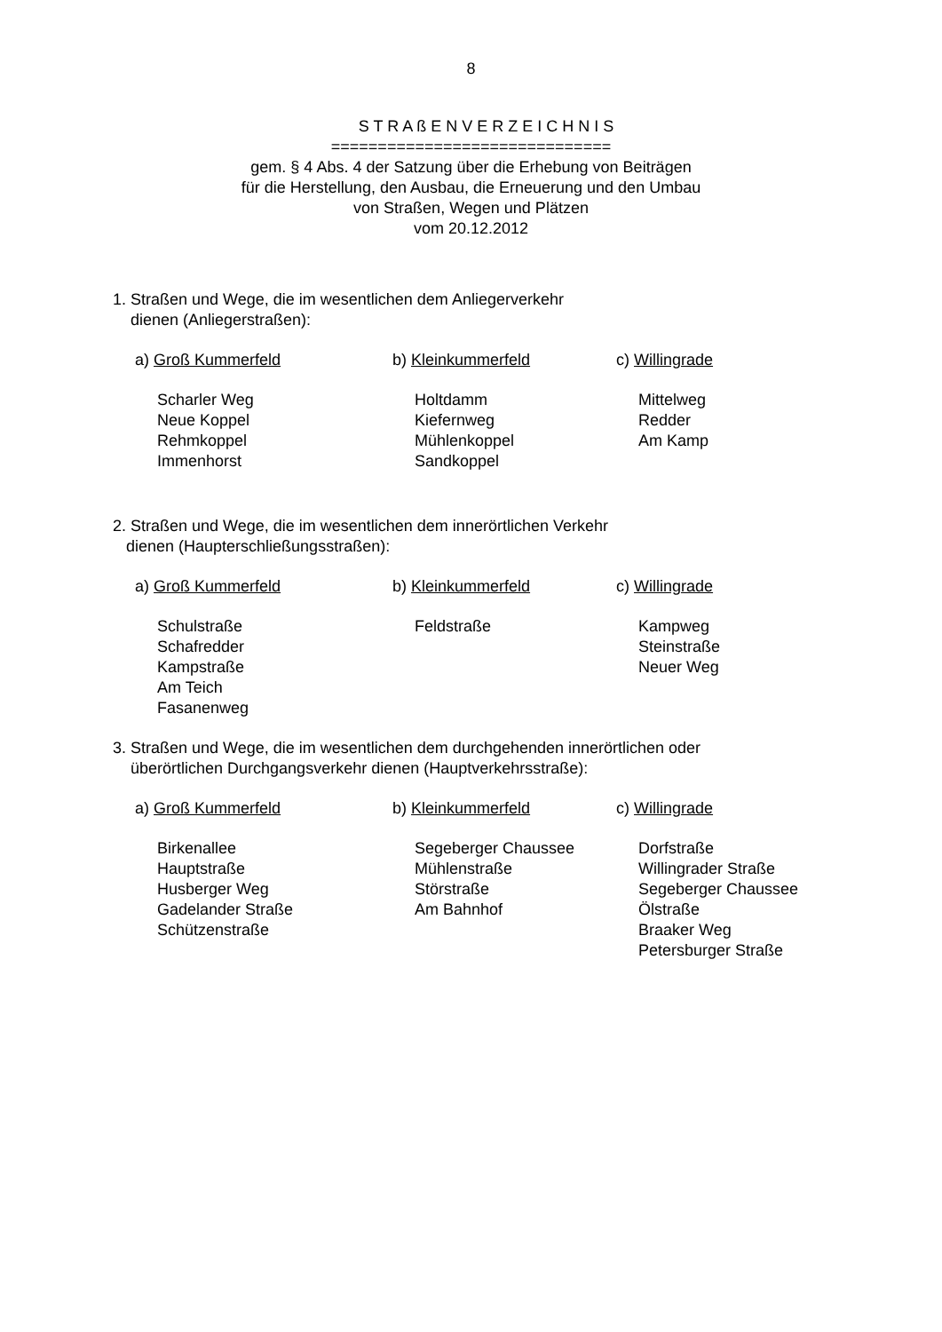8
S T R A ß E N V E R Z E I C H N I S
==============================
gem. § 4 Abs. 4 der Satzung über die Erhebung von Beiträgen
für die Herstellung, den Ausbau, die Erneuerung und den Umbau
von Straßen, Wegen und Plätzen
vom 20.12.2012
1. Straßen und Wege, die im wesentlichen dem Anliegerverkehr
dienen (Anliegerstraßen):
a) Groß Kummerfeld
Scharler Weg
Neue Koppel
Rehmkoppel
Immenhorst
b) Kleinkummerfeld
Holtdamm
Kiefernweg
Mühlenkoppel
Sandkoppel
c) Willingrade
Mittelweg
Redder
Am Kamp
2. Straßen und Wege, die im wesentlichen dem innerörtlichen Verkehr
dienen (Haupterschließungsstraßen):
a) Groß Kummerfeld
Schulstraße
Schafredder
Kampstraße
Am Teich
Fasanenweg
b) Kleinkummerfeld
Feldstraße
c) Willingrade
Kampweg
Steinstraße
Neuer Weg
3. Straßen und Wege, die im wesentlichen dem durchgehenden innerörtlichen oder
überörtlichen Durchgangsverkehr dienen (Hauptverkehrsstraße):
a) Groß Kummerfeld
Birkenallee
Hauptstraße
Husberger Weg
Gadelander Straße
Schützenstraße
b) Kleinkummerfeld
Segeberger Chaussee
Mühlenstraße
Störstraße
Am Bahnhof
c) Willingrade
Dorfstraße
Willingrader Straße
Segeberger Chaussee
Ölstraße
Braaker Weg
Petersburger Straße